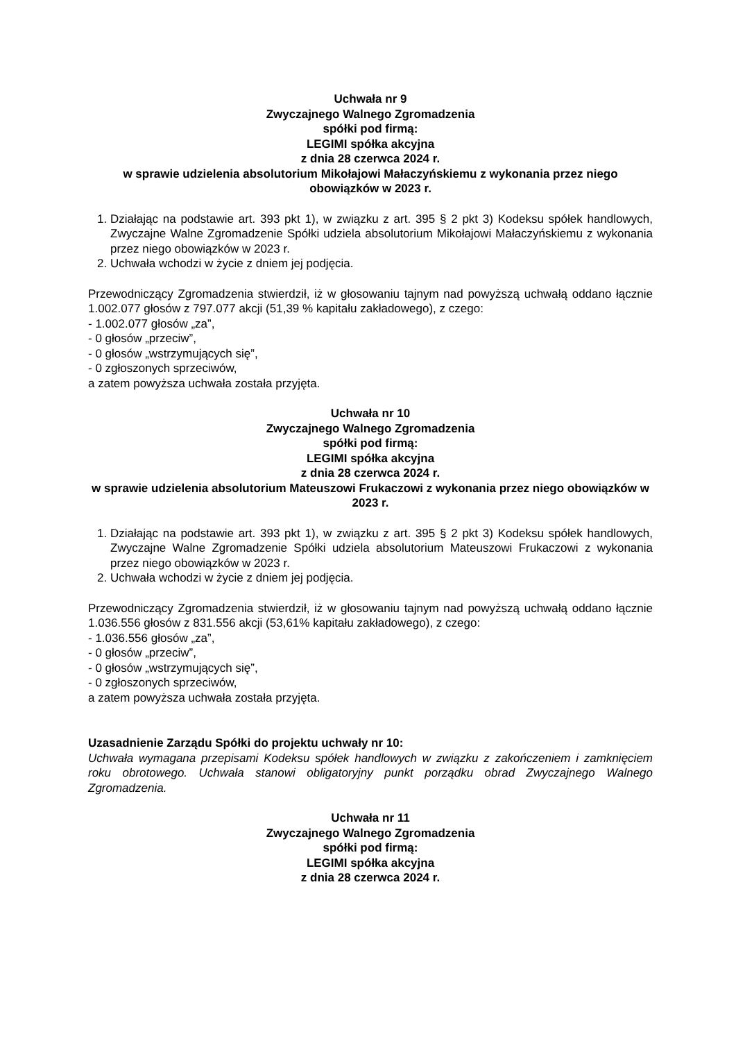Uchwała nr 9
Zwyczajnego Walnego Zgromadzenia
spółki pod firmą:
LEGIMI spółka akcyjna
z dnia 28 czerwca 2024 r.
w sprawie udzielenia absolutorium Mikołajowi Małaczyńskiemu z wykonania przez niego obowiązków w 2023 r.
1. Działając na podstawie art. 393 pkt 1), w związku z art. 395 § 2 pkt 3) Kodeksu spółek handlowych, Zwyczajne Walne Zgromadzenie Spółki udziela absolutorium Mikołajowi Małaczyńskiemu z wykonania przez niego obowiązków w 2023 r.
2. Uchwała wchodzi w życie z dniem jej podjęcia.
Przewodniczący Zgromadzenia stwierdził, iż w głosowaniu tajnym nad powyższą uchwałą oddano łącznie 1.002.077 głosów z 797.077 akcji (51,39 % kapitału zakładowego), z czego:
- 1.002.077 głosów „za”,
- 0 głosów „przeciw”,
- 0 głosów „wstrzymujących się”,
- 0 zgłoszonych sprzeciwów,
a zatem powyższa uchwała została przyjęta.
Uchwała nr 10
Zwyczajnego Walnego Zgromadzenia
spółki pod firmą:
LEGIMI spółka akcyjna
z dnia 28 czerwca 2024 r.
w sprawie udzielenia absolutorium Mateuszowi Frukaczowi z wykonania przez niego obowiązków w 2023 r.
1. Działając na podstawie art. 393 pkt 1), w związku z art. 395 § 2 pkt 3) Kodeksu spółek handlowych, Zwyczajne Walne Zgromadzenie Spółki udziela absolutorium Mateuszowi Frukaczowi z wykonania przez niego obowiązków w 2023 r.
2. Uchwała wchodzi w życie z dniem jej podjęcia.
Przewodniczący Zgromadzenia stwierdził, iż w głosowaniu tajnym nad powyższą uchwałą oddano łącznie 1.036.556 głosów z 831.556 akcji (53,61% kapitału zakładowego), z czego:
- 1.036.556 głosów „za”,
- 0 głosów „przeciw”,
- 0 głosów „wstrzymujących się”,
- 0 zgłoszonych sprzeciwów,
a zatem powyższa uchwała została przyjęta.
Uzasadnienie Zarządu Spółki do projektu uchwały nr 10:
Uchwała wymagana przepisami Kodeksu spółek handlowych w związku z zakończeniem i zamknięciem roku obrotowego. Uchwała stanowi obligatoryjny punkt porządku obrad Zwyczajnego Walnego Zgromadzenia.
Uchwała nr 11
Zwyczajnego Walnego Zgromadzenia
spółki pod firmą:
LEGIMI spółka akcyjna
z dnia 28 czerwca 2024 r.